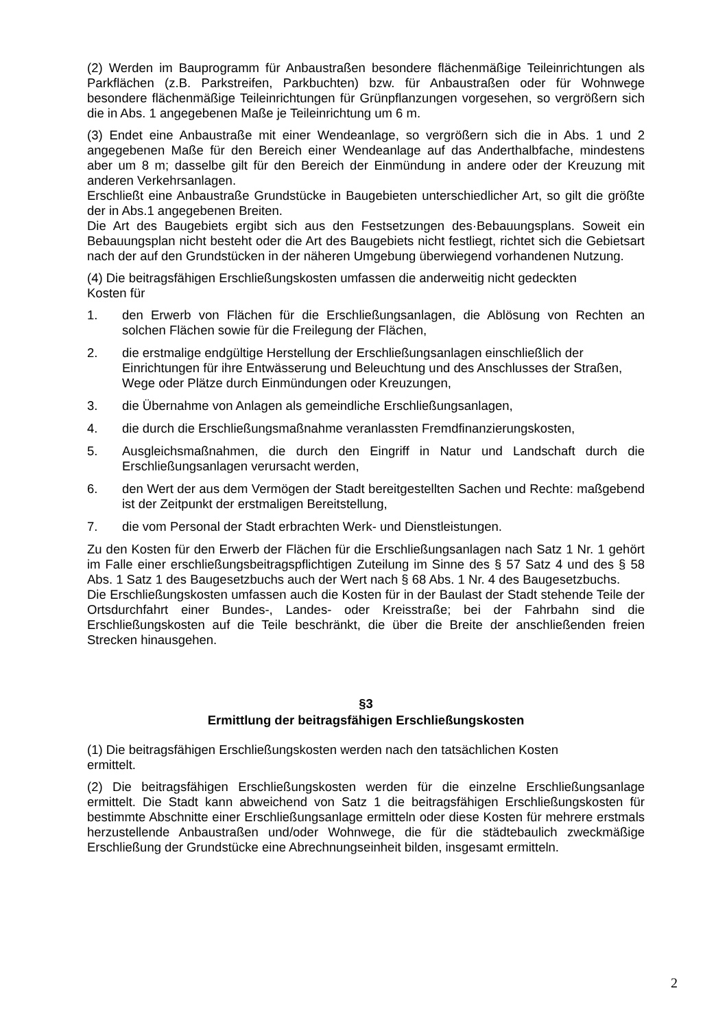(2) Werden im Bauprogramm für Anbaustraßen besondere flächenmäßige Teileinrichtungen als Parkflächen (z.B. Parkstreifen, Parkbuchten) bzw. für Anbaustraßen oder für Wohnwege besondere flächenmäßige Teileinrichtungen für Grünpflanzungen vorgesehen, so vergrößern sich die in Abs. 1 angegebenen Maße je Teileinrichtung um 6 m.
(3) Endet eine Anbaustraße mit einer Wendeanlage, so vergrößern sich die in Abs. 1 und 2 angegebenen Maße für den Bereich einer Wendeanlage auf das Anderthalbfache, mindestens aber um 8 m; dasselbe gilt für den Bereich der Einmündung in andere oder der Kreuzung mit anderen Verkehrsanlagen.
Erschließt eine Anbaustraße Grundstücke in Baugebieten unterschiedlicher Art, so gilt die größte der in Abs.1 angegebenen Breiten.
Die Art des Baugebiets ergibt sich aus den Festsetzungen des·Bebauungsplans. Soweit ein Bebauungsplan nicht besteht oder die Art des Baugebiets nicht festliegt, richtet sich die Gebietsart nach der auf den Grundstücken in der näheren Umgebung überwiegend vorhandenen Nutzung.
(4) Die beitragsfähigen Erschließungskosten umfassen die anderweitig nicht gedeckten
Kosten für
1. den Erwerb von Flächen für die Erschließungsanlagen, die Ablösung von Rechten an solchen Flächen sowie für die Freilegung der Flächen,
2. die erstmalige endgültige Herstellung der Erschließungsanlagen einschließlich der Einrichtungen für ihre Entwässerung und Beleuchtung und des Anschlusses der Straßen, Wege oder Plätze durch Einmündungen oder Kreuzungen,
3. die Übernahme von Anlagen als gemeindliche Erschließungsanlagen,
4. die durch die Erschließungsmaßnahme veranlassten Fremdfinanzierungskosten,
5. Ausgleichsmaßnahmen, die durch den Eingriff in Natur und Landschaft durch die Erschließungsanlagen verursacht werden,
6. den Wert der aus dem Vermögen der Stadt bereitgestellten Sachen und Rechte: maßgebend ist der Zeitpunkt der erstmaligen Bereitstellung,
7. die vom Personal der Stadt erbrachten Werk- und Dienstleistungen.
Zu den Kosten für den Erwerb der Flächen für die Erschließungsanlagen nach Satz 1 Nr. 1 gehört im Falle einer erschließungsbeitragspflichtigen Zuteilung im Sinne des § 57 Satz 4 und des § 58 Abs. 1 Satz 1 des Baugesetzbuchs auch der Wert nach § 68 Abs. 1 Nr. 4 des Baugesetzbuchs.
Die Erschließungskosten umfassen auch die Kosten für in der Baulast der Stadt stehende Teile der Ortsdurchfahrt einer Bundes-, Landes- oder Kreisstraße; bei der Fahrbahn sind die Erschließungskosten auf die Teile beschränkt, die über die Breite der anschließenden freien Strecken hinausgehen.
§3
Ermittlung der beitragsfähigen Erschließungskosten
(1) Die beitragsfähigen Erschließungskosten werden nach den tatsächlichen Kosten
ermittelt.
(2) Die beitragsfähigen Erschließungskosten werden für die einzelne Erschließungsanlage ermittelt. Die Stadt kann abweichend von Satz 1 die beitragsfähigen Erschließungskosten für bestimmte Abschnitte einer Erschließungsanlage ermitteln oder diese Kosten für mehrere erstmals herzustellende Anbaustraßen und/oder Wohnwege, die für die städtebaulich zweckmäßige Erschließung der Grundstücke eine Abrechnungseinheit bilden, insgesamt ermitteln.
2